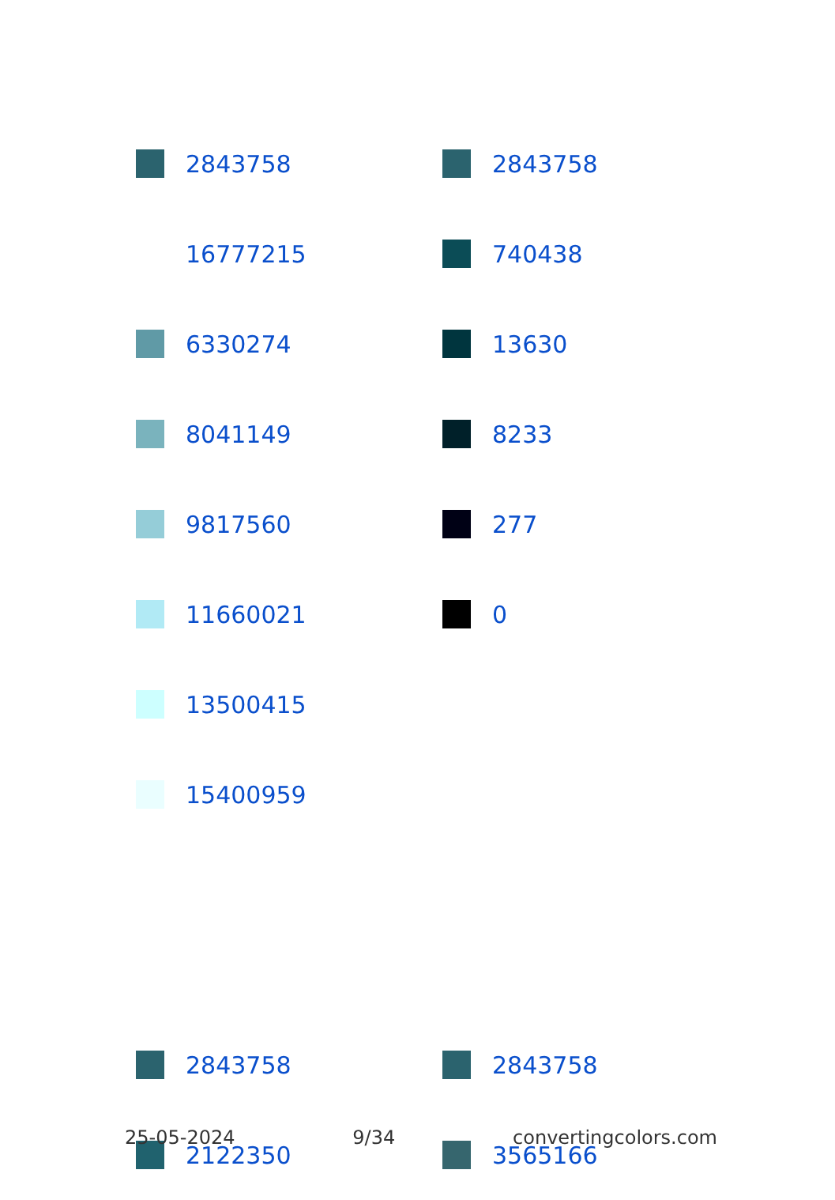2843758 2843758
16777215 740438
6330274 13630
8041149 8233
9817560 277
11660021 0
13500415
15400959
2843758 2843758
2122350 3565166
25-05-2024 9/34 convertingcolors.com